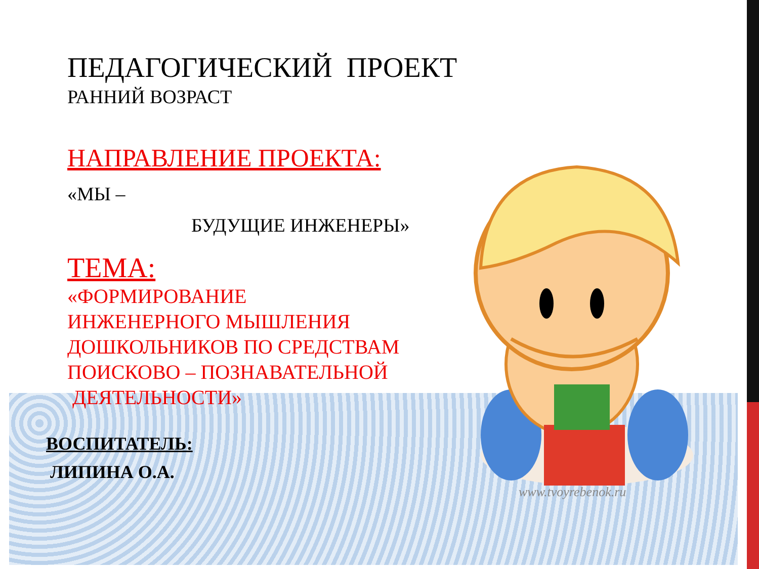ПЕДАГОГИЧЕСКИЙ ПРОЕКТ
РАННИЙ ВОЗРАСТ
НАПРАВЛЕНИЕ ПРОЕКТА:
«МЫ –
БУДУЩИЕ ИНЖЕНЕРЫ»
ТЕМА:
«ФОРМИРОВАНИЕ
ИНЖЕНЕРНОГО МЫШЛЕНИЯ
ДОШКОЛЬНИКОВ ПО СРЕДСТВАМ
ПОИСКОВО – ПОЗНАВАТЕЛЬНОЙ
ДЕЯТЕЛЬНОСТИ»
ВОСПИТАТЕЛЬ:
ЛИПИНА О.А.
www.tvoyrebenok.ru